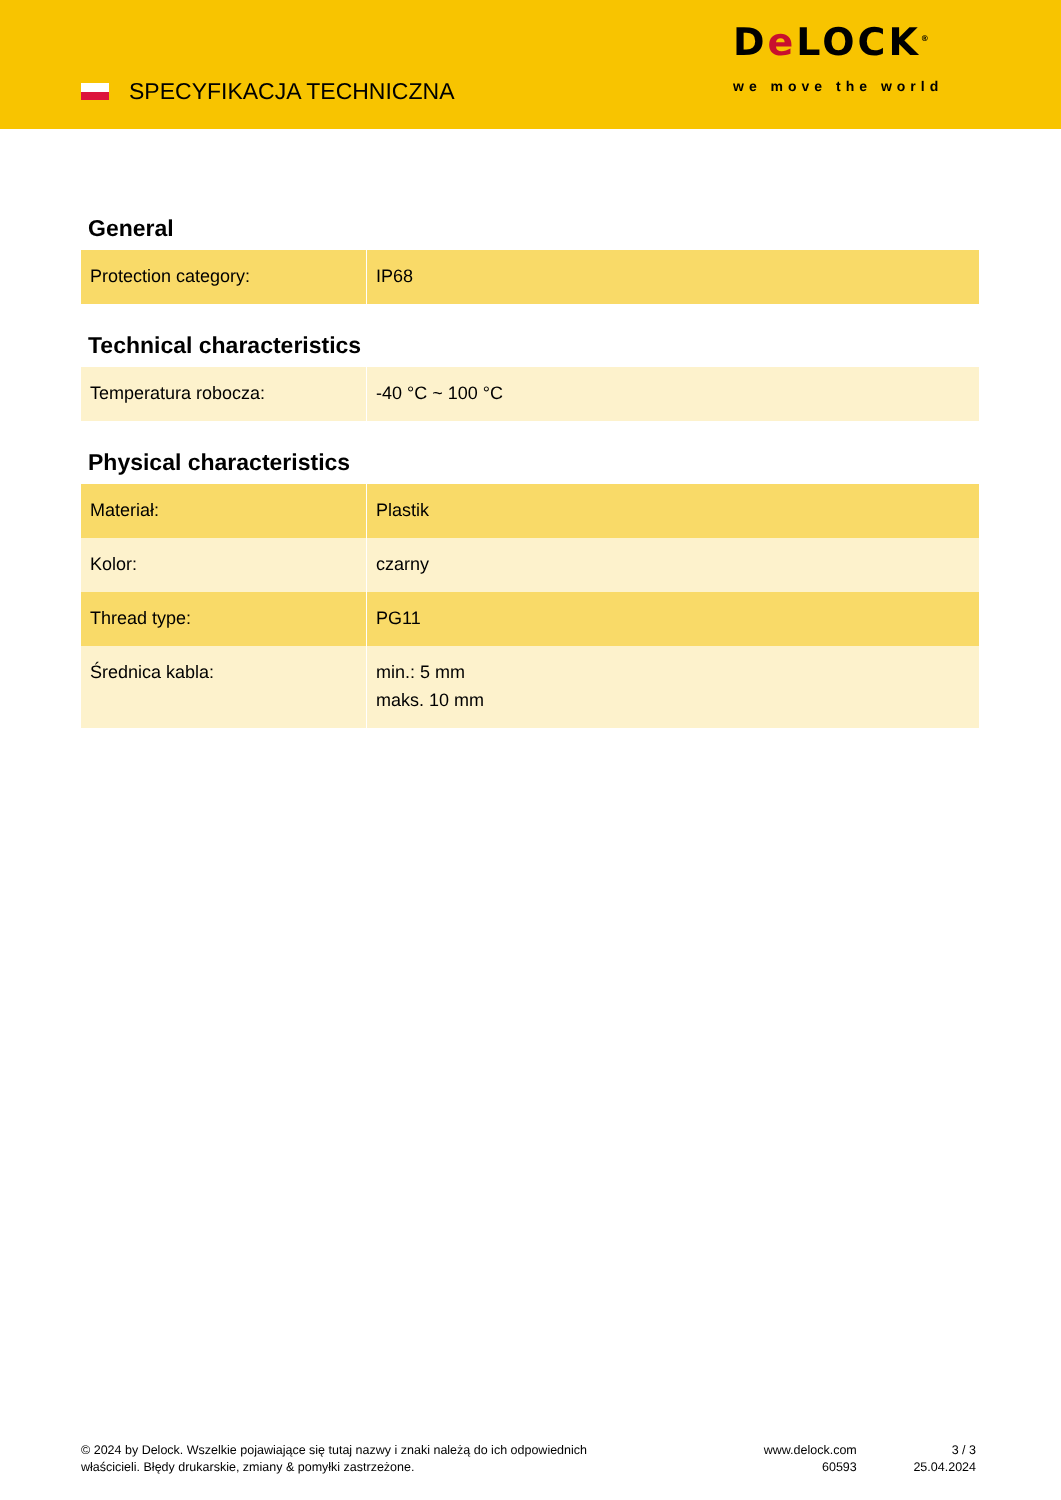SPECYFIKACJA TECHNICZNA
De LOCK<sup>®</sup>
we move the world
General
| Protection category: | IP68 |
Technical characteristics
| Temperatura robocza: | -40 °C ~ 100 °C |
Physical characteristics
| Materiał: | Plastik |
| Kolor: | czarny |
| Thread type: | PG11 |
| Średnica kabla: | min.: 5 mm maks. 10 mm |
© 2024 by Delock. Wszelkie pojawiające się tutaj nazwy i znaki należą do ich odpowiednich
właścicieli. Błędy drukarskie, zmiany & pomyłki zastrzeżone.
www.delock.com
60593
3 / 3
25.04.2024